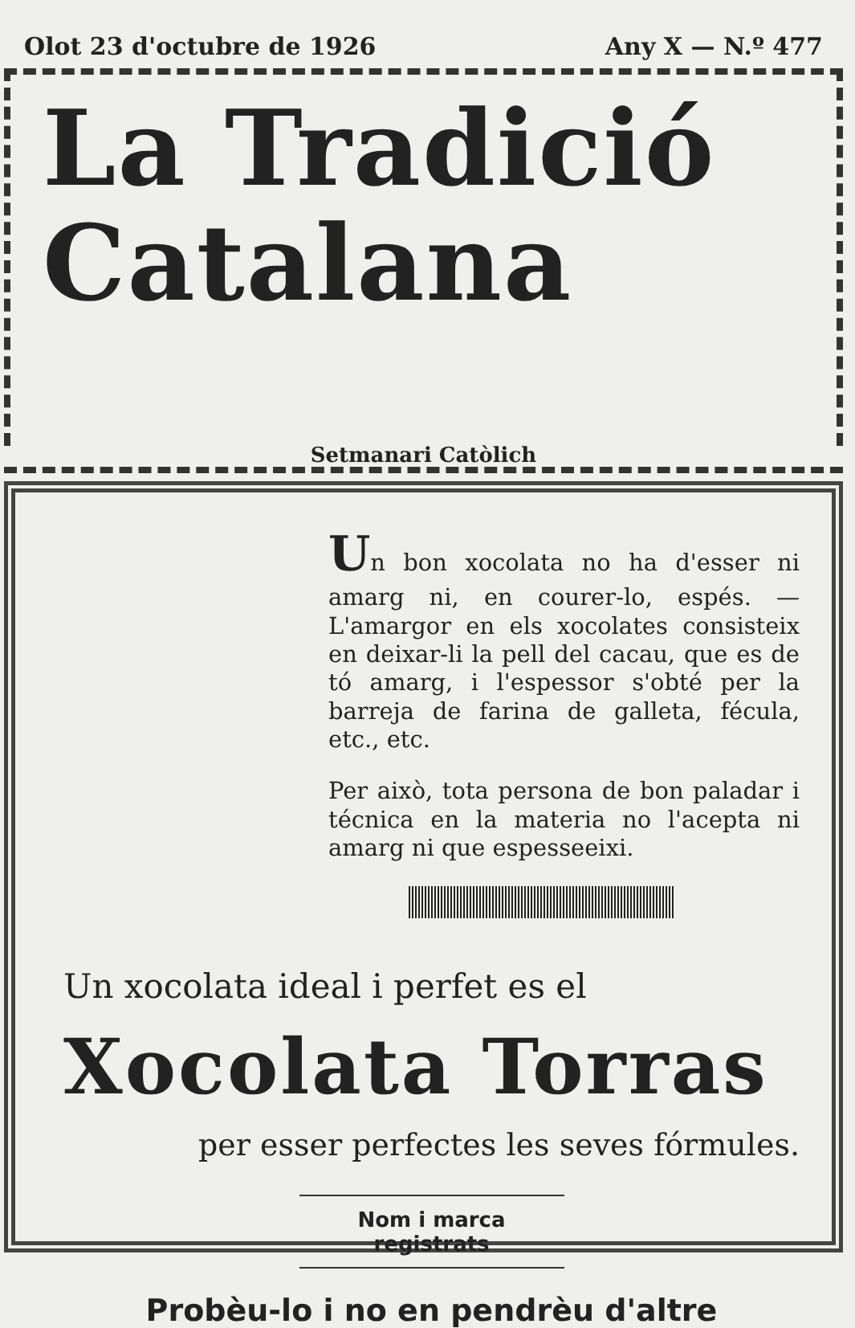Olot 23 d'octubre de 1926 Any X — N.º 477
La Tradició
Catalana
Setmanari Catòlich
Un bon xocolata no ha d'esser ni amarg ni, en courer-lo, espés. —L'amargor en els xocolates consisteix en deixar-li la pell del cacau, que es de tó amarg, i l'espessor s'obté per la barreja de farina de galleta, fécula, etc., etc.
Per això, tota persona de bon paladar i técnica en la materia no l'acepta ni amarg ni que espesseeixi.
Un xocolata ideal i perfet es el
Xocolata Torras
per esser perfectes les seves fórmules.
Nom i marca registrats
Probèu-lo i no en pendrèu d'altre